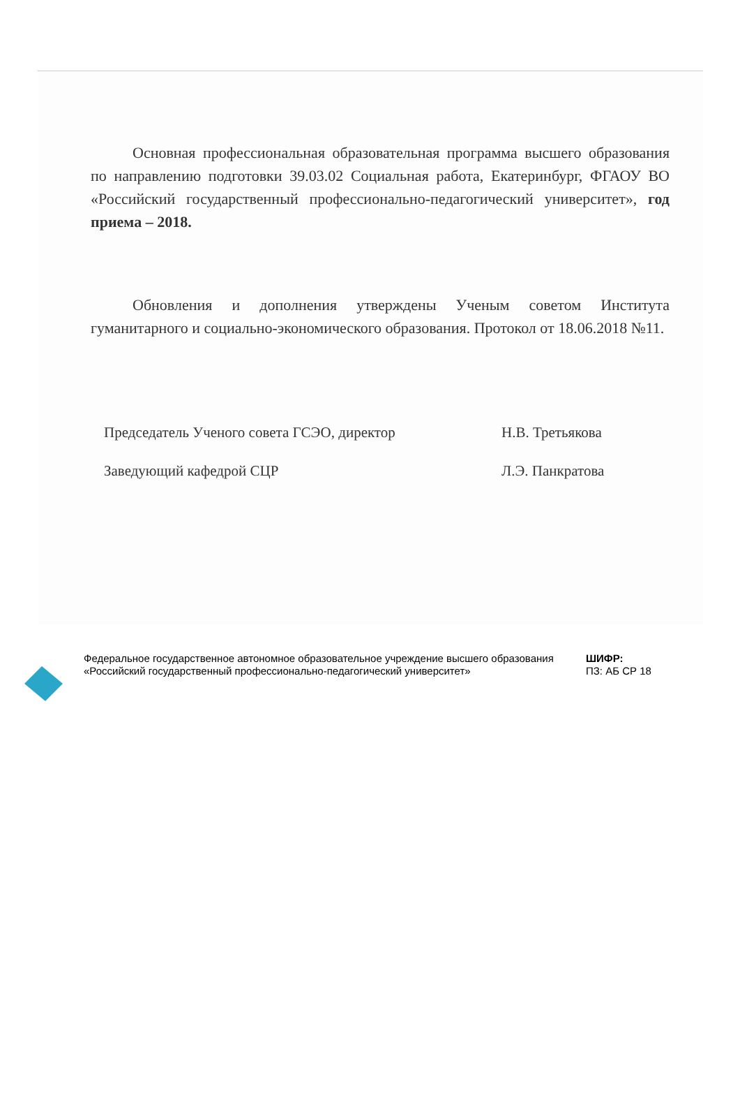Основная профессиональная образовательная программа высшего образования по направлению подготовки 39.03.02 Социальная работа, Екатеринбург, ФГАОУ ВО «Российский государственный профессионально-педагогический университет», год приема – 2018.
Обновления и дополнения утверждены Ученым советом Института гуманитарного и социально-экономического образования. Протокол от 18.06.2018 №11.
Председатель Ученого совета ГСЭО, директор Н.В. Третьякова
Заведующий кафедрой СЦР Л.Э. Панкратова
Федеральное государственное автономное образовательное учреждение высшего образования «Российский государственный профессионально-педагогический университет»
ШИФР:
ПЗ: АБ СР 18